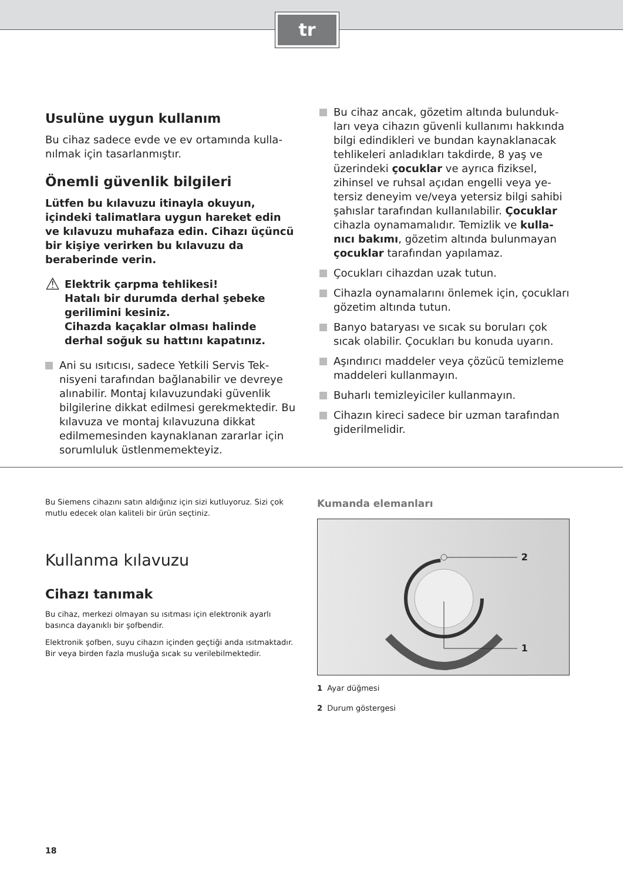tr
Usulüne uygun kullanım
Bu cihaz sadece evde ve ev ortamında kulla­nılmak için tasarlanmıştır.
Önemli güvenlik bilgileri
Lütfen bu kılavuzu itinayla okuyun, içindeki talimatlara uygun hareket edin ve kılavuzu muhafaza edin. Cihazı üçüncü bir kişiye ve­rirken bu kılavuzu da beraberinde verin.
⚠
Elektrik çarpma tehlikesi!
Hatalı bir durumda derhal şebeke geri­limini kesiniz.
Cihazda kaçaklar olması halinde derhal soğuk su hattını kapatınız.
Ani su ısıtıcısı, sadece Yetkili Servis Tek­nisyeni tarafından bağlanabilir ve devreye alınabilir. Montaj kılavuzundaki güvenlik bilgilerine dikkat edilmesi gerekmektedir. Bu kılavuza ve montaj kılavuzuna dikkat edilmemesinden kaynaklanan zararlar için sorumluluk üstlenmemekteyiz.
Bu cihaz ancak, gözetim altında bulunduk­ları veya cihazın güvenli kullanımı hakkında bilgi edindikleri ve bundan kaynaklanacak tehlikeleri anladıkları takdirde, 8 yaş ve üzerindeki çocuklar ve ayrıca fiziksel, zihinsel ve ruhsal açıdan engelli veya ye­tersiz deneyim ve/veya yetersiz bilgi sahibi şahıslar tarafından kullanılabilir. Çocuklar cihazla oynamamalıdır. Temizlik ve kulla­nıcı bakımı, gözetim altında bulunmayan çocuklar tarafından yapılamaz.
Çocukları cihazdan uzak tutun.
Cihazla oynamalarını önlemek için, çocuk­ları gözetim altında tutun.
Banyo bataryası ve sıcak su boruları çok sıcak olabilir. Çocukları bu konuda uyarın.
Aşındırıcı maddeler veya çözücü temizleme maddeleri kullanmayın.
Buharlı temizleyiciler kullanmayın.
Cihazın kireci sadece bir uzman tarafından giderilmelidir.
Bu Siemens cihazını satın aldığınız için sizi kutluyoruz. Sizi çok mutlu edecek olan kaliteli bir ürün seçtiniz.
Kullanma kılavuzu
Cihazı tanımak
Bu cihaz, merkezi olmayan su ısıtması için elektronik ayarlı basınca dayanıklı bir şofbendir.
Elektronik şofben, suyu cihazın içinden geçtiği anda ısıtmak­tadır. Bir veya birden fazla musluğa sıcak su verilebilmektedir.
Kumanda elemanları
2
1
1 Ayar düğmesi
2 Durum göstergesi
18